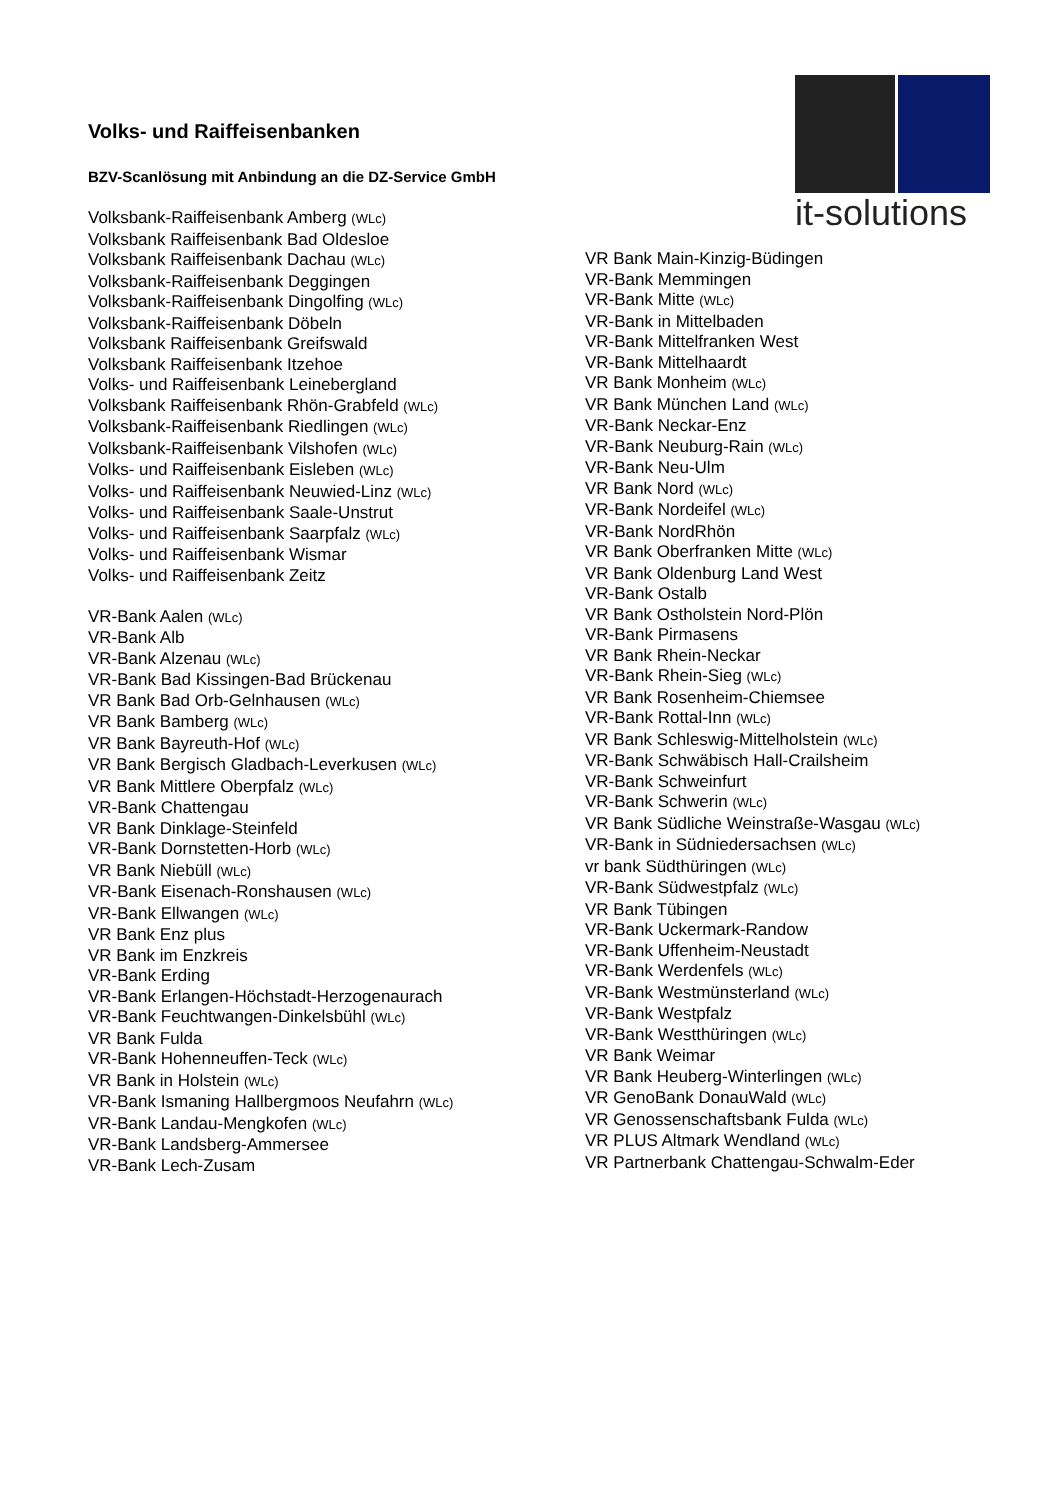it-solutions
Volks- und Raiffeisenbanken
BZV-Scanlösung mit Anbindung an die DZ-Service GmbH
Volksbank-Raiffeisenbank Amberg (WLc)
Volksbank Raiffeisenbank Bad Oldesloe
Volksbank Raiffeisenbank Dachau (WLc)
Volksbank-Raiffeisenbank Deggingen
Volksbank-Raiffeisenbank Dingolfing (WLc)
Volksbank-Raiffeisenbank Döbeln
Volksbank Raiffeisenbank Greifswald
Volksbank Raiffeisenbank Itzehoe
Volks- und Raiffeisenbank Leinebergland
Volksbank Raiffeisenbank Rhön-Grabfeld (WLc)
Volksbank-Raiffeisenbank Riedlingen (WLc)
Volksbank-Raiffeisenbank Vilshofen (WLc)
Volks- und Raiffeisenbank Eisleben (WLc)
Volks- und Raiffeisenbank Neuwied-Linz (WLc)
Volks- und Raiffeisenbank Saale-Unstrut
Volks- und Raiffeisenbank Saarpfalz (WLc)
Volks- und Raiffeisenbank Wismar
Volks- und Raiffeisenbank Zeitz
VR-Bank Aalen (WLc)
VR-Bank Alb
VR-Bank Alzenau (WLc)
VR-Bank Bad Kissingen-Bad Brückenau
VR Bank Bad Orb-Gelnhausen (WLc)
VR Bank Bamberg (WLc)
VR Bank Bayreuth-Hof (WLc)
VR Bank Bergisch Gladbach-Leverkusen (WLc)
VR Bank Mittlere Oberpfalz (WLc)
VR-Bank Chattengau
VR Bank Dinklage-Steinfeld
VR-Bank Dornstetten-Horb (WLc)
VR Bank Niebüll (WLc)
VR-Bank Eisenach-Ronshausen (WLc)
VR-Bank Ellwangen (WLc)
VR Bank Enz plus
VR Bank im Enzkreis
VR-Bank Erding
VR-Bank Erlangen-Höchstadt-Herzogenaurach
VR-Bank Feuchtwangen-Dinkelsbühl (WLc)
VR Bank Fulda
VR-Bank Hohenneuffen-Teck (WLc)
VR Bank in Holstein (WLc)
VR-Bank Ismaning Hallbergmoos Neufahrn (WLc)
VR-Bank Landau-Mengkofen (WLc)
VR-Bank Landsberg-Ammersee
VR-Bank Lech-Zusam
VR Bank Main-Kinzig-Büdingen
VR-Bank Memmingen
VR-Bank Mitte (WLc)
VR-Bank in Mittelbaden
VR-Bank Mittelfranken West
VR-Bank Mittelhaardt
VR Bank Monheim (WLc)
VR Bank München Land (WLc)
VR-Bank Neckar-Enz
VR-Bank Neuburg-Rain (WLc)
VR-Bank Neu-Ulm
VR Bank Nord (WLc)
VR-Bank Nordeifel (WLc)
VR-Bank NordRhön
VR Bank Oberfranken Mitte (WLc)
VR Bank Oldenburg Land West
VR-Bank Ostalb
VR Bank Ostholstein Nord-Plön
VR-Bank Pirmasens
VR Bank Rhein-Neckar
VR-Bank Rhein-Sieg (WLc)
VR Bank Rosenheim-Chiemsee
VR-Bank Rottal-Inn (WLc)
VR Bank Schleswig-Mittelholstein (WLc)
VR-Bank Schwäbisch Hall-Crailsheim
VR-Bank Schweinfurt
VR-Bank Schwerin (WLc)
VR Bank Südliche Weinstraße-Wasgau (WLc)
VR-Bank in Südniedersachsen (WLc)
vr bank Südthüringen (WLc)
VR-Bank Südwestpfalz (WLc)
VR Bank Tübingen
VR-Bank Uckermark-Randow
VR-Bank Uffenheim-Neustadt
VR-Bank Werdenfels (WLc)
VR-Bank Westmünsterland (WLc)
VR-Bank Westpfalz
VR-Bank Westthüringen (WLc)
VR Bank Weimar
VR Bank Heuberg-Winterlingen (WLc)
VR GenoBank DonauWald (WLc)
VR Genossenschaftsbank Fulda (WLc)
VR PLUS Altmark Wendland (WLc)
VR Partnerbank Chattengau-Schwalm-Eder